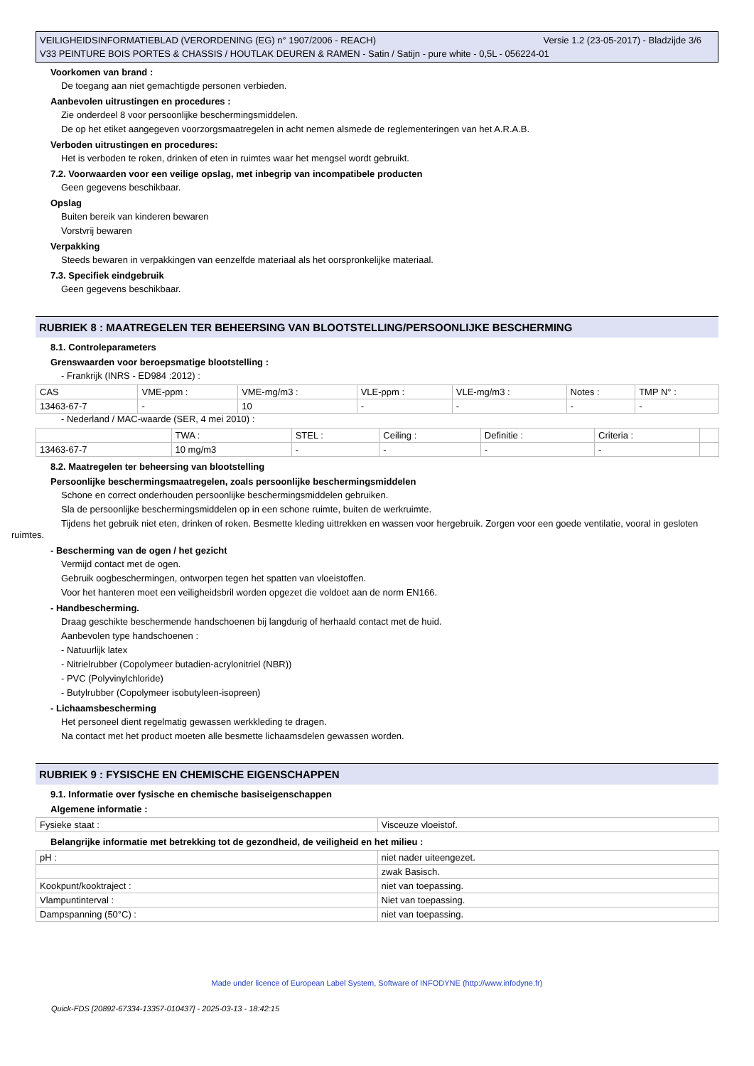Versie 1.2 (23-05-2017) - Bladzijde 3/6 VEILIGHEIDSINFORMATIEBLAD (VERORDENING (EG) n° 1907/2006 - REACH)
V33 PEINTURE BOIS PORTES & CHASSIS / HOUTLAK DEUREN & RAMEN - Satin / Satijn - pure white - 0,5L - 056224-01
Voorkomen van brand :
De toegang aan niet gemachtigde personen verbieden.
Aanbevolen uitrustingen en procedures :
Zie onderdeel 8 voor persoonlijke beschermingsmiddelen.
De op het etiket aangegeven voorzorgsmaatregelen in acht nemen alsmede de reglementeringen van het A.R.A.B.
Verboden uitrustingen en procedures:
Het is verboden te roken, drinken of eten in ruimtes waar het mengsel wordt gebruikt.
7.2. Voorwaarden voor een veilige opslag, met inbegrip van incompatibele producten
Geen gegevens beschikbaar.
Opslag
Buiten bereik van kinderen bewaren
Vorstvrij bewaren
Verpakking
Steeds bewaren in verpakkingen van eenzelfde materiaal als het oorspronkelijke materiaal.
7.3. Specifiek eindgebruik
Geen gegevens beschikbaar.
RUBRIEK 8 : MAATREGELEN TER BEHEERSING VAN BLOOTSTELLING/PERSOONLIJKE BESCHERMING
8.1. Controleparameters
Grenswaarden voor beroepsmatige blootstelling :
- Frankrijk (INRS - ED984 :2012) :
| CAS | VME-ppm : | VME-mg/m3 : | VLE-ppm : | VLE-mg/m3 : | Notes : | TMP N° : |
| 13463-67-7 | - | 10 | - | - | - | - |
- Nederland / MAC-waarde (SER, 4 mei 2010) :
| | TWA : | STEL : | Ceiling : | Definitie : | Criteria : | |
| 13463-67-7 | 10 mg/m3 | - | - | - | - | |
8.2. Maatregelen ter beheersing van blootstelling
Persoonlijke beschermingsmaatregelen, zoals persoonlijke beschermingsmiddelen
Schone en correct onderhouden persoonlijke beschermingsmiddelen gebruiken.
Sla de persoonlijke beschermingsmiddelen op in een schone ruimte, buiten de werkruimte.
Tijdens het gebruik niet eten, drinken of roken. Besmette kleding uittrekken en wassen voor hergebruik. Zorgen voor een goede ventilatie, vooral in gesloten ruimtes.
- Bescherming van de ogen / het gezicht
Vermijd contact met de ogen.
Gebruik oogbeschermingen, ontworpen tegen het spatten van vloeistoffen.
Voor het hanteren moet een veiligheidsbril worden opgezet die voldoet aan de norm EN166.
- Handbescherming.
Draag geschikte beschermende handschoenen bij langdurig of herhaald contact met de huid.
Aanbevolen type handschoenen :
- Natuurlijk latex
- Nitrielrubber (Copolymeer butadien-acrylonitriel (NBR))
- PVC (Polyvinylchloride)
- Butylrubber (Copolymeer isobutyleen-isopreen)
- Lichaamsbescherming
Het personeel dient regelmatig gewassen werkkleding te dragen.
Na contact met het product moeten alle besmette lichaamsdelen gewassen worden.
RUBRIEK 9 : FYSISCHE EN CHEMISCHE EIGENSCHAPPEN
9.1. Informatie over fysische en chemische basiseigenschappen
Algemene informatie :
| Fysieke staat : | Visceuze vloeistof. |
Belangrijke informatie met betrekking tot de gezondheid, de veiligheid en het milieu :
| pH : | niet nader uiteengezet. |
| | zwak Basisch. |
| Kookpunt/kooktraject : | niet van toepassing. |
| Vlampuntinterval : | Niet van toepassing. |
| Dampspanning (50°C) : | niet van toepassing. |
Made under licence of European Label System, Software of INFODYNE (http://www.infodyne.fr)
Quick-FDS [20892-67334-13357-010437] - 2025-03-13 - 18:42:15